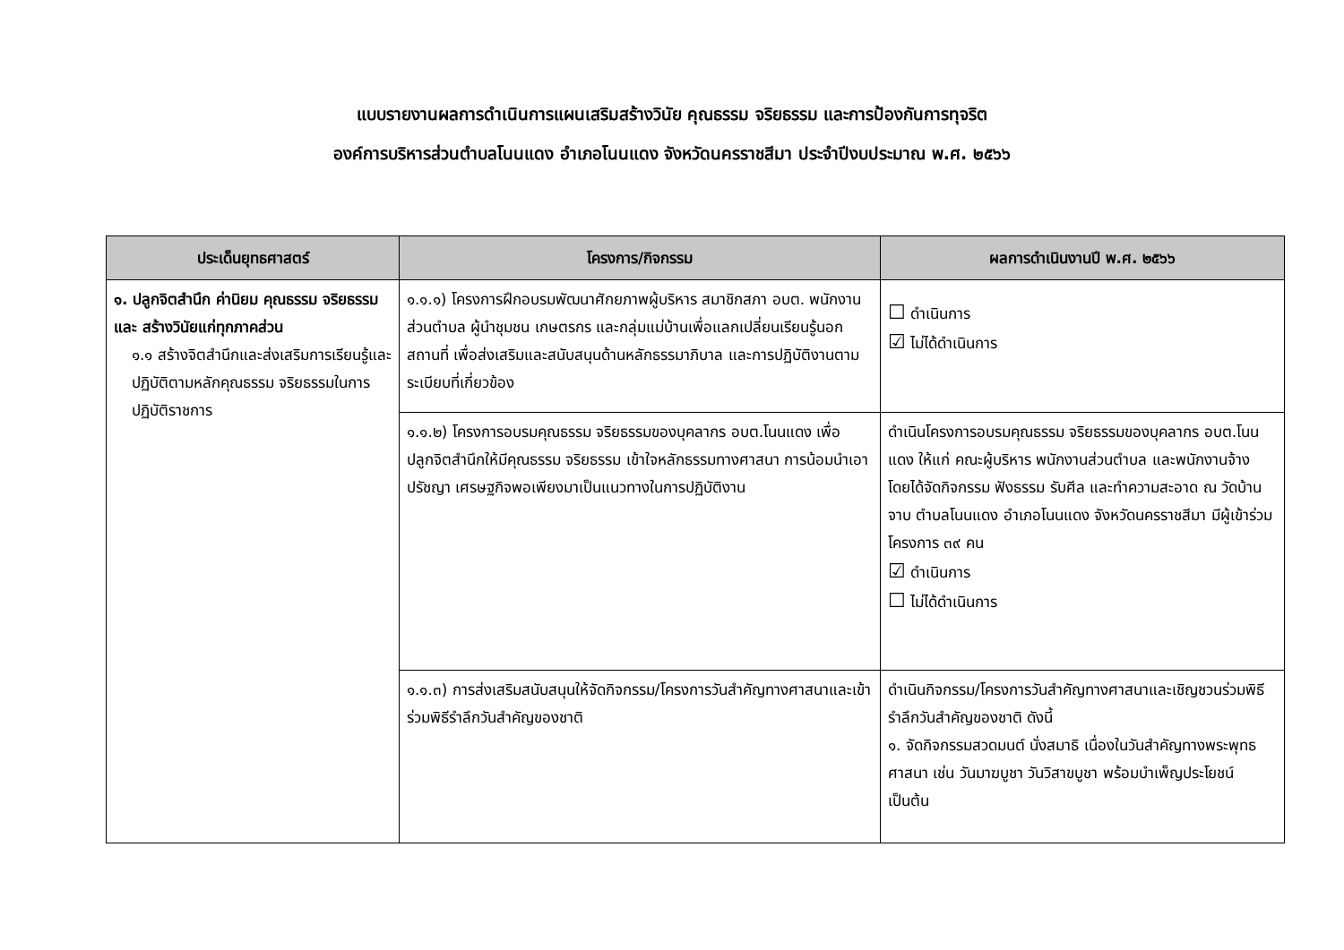แบบรายงานผลการดำเนินการแผนเสริมสร้างวินัย คุณธรรม จริยธรรม และการป้องกันการทุจริต
องค์การบริหารส่วนตำบลโนนแดง อำเภอโนนแดง จังหวัดนครราชสีมา ประจำปีงบประมาณ พ.ศ. ๒๕๖๖
| ประเด็นยุทธศาสตร์ | โครงการ/กิจกรรม | ผลการดำเนินงานปี พ.ศ. ๒๕๖๖ |
| --- | --- | --- |
| ๑. ปลูกจิตสำนึก ค่านิยม คุณธรรม จริยธรรมและ สร้างวินัยแก่ทุกภาคส่วน ๑.๑ สร้างจิตสำนึกและส่งเสริมการเรียนรู้และปฏิบัติตามหลักคุณธรรม จริยธรรมในการปฏิบัติราชการ | ๑.๑.๑) โครงการฝึกอบรมพัฒนาศักยภาพผู้บริหาร สมาชิกสภา อบต. พนักงานส่วนตำบล ผู้นำชุมชน เกษตรกร และกลุ่มแม่บ้านเพื่อแลกเปลี่ยนเรียนรู้นอกสถานที่ เพื่อส่งเสริมและสนับสนุนด้านหลักธรรมาภิบาล และการปฏิบัติงานตามระเบียบที่เกี่ยวข้อง | ☐ ดำเนินการ ☑ ไม่ได้ดำเนินการ |
| | ๑.๑.๒) โครงการอบรมคุณธรรม จริยธรรมของบุคลากร อบต.โนนแดง เพื่อปลูกจิตสำนึกให้มีคุณธรรม จริยธรรม เข้าใจหลักธรรมทางศาสนา การน้อมนำเอาปรัชญา เศรษฐกิจพอเพียงมาเป็นแนวทางในการปฏิบัติงาน | ดำเนินโครงการอบรมคุณธรรม จริยธรรมของบุคลากร อบต.โนนแดง ให้แก่ คณะผู้บริหาร พนักงานส่วนตำบล และพนักงานจ้าง โดยได้จัดกิจกรรม ฟังธรรม รับศีล และทำความสะอาด ณ วัดบ้านจาบ ตำบลโนนแดง อำเภอโนนแดง จังหวัดนครราชสีมา มีผู้เข้าร่วมโครงการ ๓๙ คน ☑ ดำเนินการ ☐ ไม่ได้ดำเนินการ |
| | ๑.๑.๓) การส่งเสริมสนับสนุนให้จัดกิจกรรม/โครงการวันสำคัญทางศาสนาและเข้าร่วมพิธีรำลึกวันสำคัญของชาติ | ดำเนินกิจกรรม/โครงการวันสำคัญทางศาสนาและเชิญชวนร่วมพิธีรำลึกวันสำคัญของชาติ ดังนี้ ๑. จัดกิจกรรมสวดมนต์ นั่งสมาธิ เนื่องในวันสำคัญทางพระพุทธศาสนา เช่น วันมาฆบูชา วันวิสาขบูชา พร้อมบำเพ็ญประโยชน์ เป็นต้น |